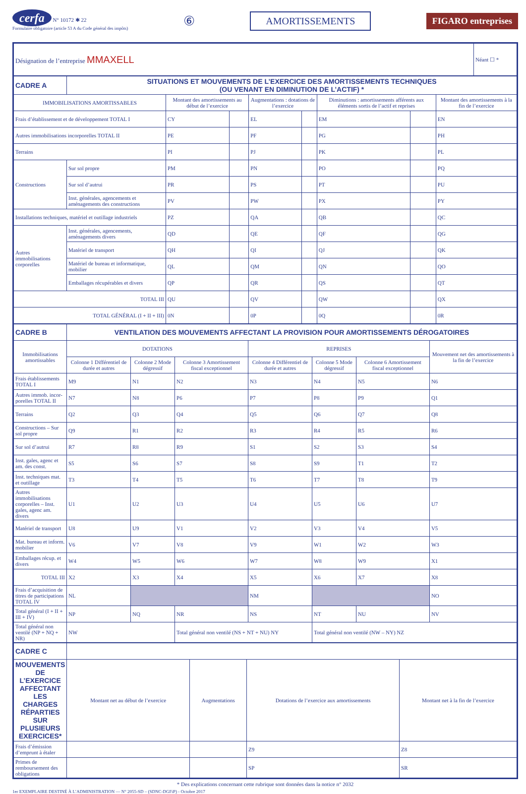cerfa N° 10172 ✱ 22
Formulaire obligatoire (article 53 A du Code général des impôts)
⑥
AMORTISSEMENTS FIGARO entreprises
| Désignation de l’entreprise MMAXELL | Néant ☐ * |
| CADRE A | SITUATIONS ET MOUVEMENTS DE L’EXERCICE DES AMORTISSEMENTS TECHNIQUES (OU VENANT EN DIMINUTION DE L’ACTIF) * | | | | | | | |
| IMMOBILISATIONS AMORTISSABLES | | Montant des amortissements au début de l’exercice | | Augmentations : dotations de l’exercice | | Diminutions : amortissements afférents aux éléments sortis de l’actif et reprises | | Montant des amortissements à la fin de l’exercice |
| Frais d’établissement et de développement TOTAL I | | CY | | EL | | EM | | EN |
| Autres immobilisations incorporelles TOTAL II | | PE | | PF | | PG | | PH |
| Terrains | | PI | | PJ | | PK | | PL |
| Constructions | Sur sol propre | PM | | PN | | PO | | PQ |
| | Sur sol d’autrui | PR | | PS | | PT | | PU |
| | Inst. générales, agencements et aménagements des constructions | PV | | PW | | PX | | PY |
| Installations techniques, matériel et outillage industriels | | PZ | | QA | | QB | | QC |
| Autres immobilisations corporelles | Inst. générales, agencements, aménagements divers | QD | | QE | | QF | | QG |
| | Matériel de transport | QH | | QI | | QJ | | QK |
| | Matériel de bureau et informatique, mobilier | QL | | QM | | QN | | QO |
| | Emballages récupérables et divers | QP | | QR | | QS | | QT |
| TOTAL III | | QU | | QV | | QW | | QX |
| TOTAL GÉNÉRAL (I + II + III) | | 0N | | 0P | | 0Q | | 0R |
| CADRE B | VENTILATION DES MOUVEMENTS AFFECTANT LA PROVISION POUR AMORTISSEMENTS DÉROGATOIRES | | | | | | |
| Immobilisations amortissables | DOTATIONS | | | REPRISES | | | Mouvement net des amortissements à la fin de l’exercice |
| | Colonne 1 Différentiel de durée et autres | Colonne 2 Mode dégressif | Colonne 3 Amortissement fiscal exceptionnel | Colonne 4 Différentiel de durée et autres | Colonne 5 Mode dégressif | Colonne 6 Amortissement fiscal exceptionnel | |
| Frais établissements TOTAL I | M9 | N1 | N2 | N3 | N4 | N5 | N6 |
| Autres immob. incor-porelles TOTAL II | N7 | N8 | P6 | P7 | P8 | P9 | Q1 |
| Terrains | Q2 | Q3 | Q4 | Q5 | Q6 | Q7 | Q8 |
| Constructions – Sur sol propre | Q9 | R1 | R2 | R3 | R4 | R5 | R6 |
| Sur sol d’autrui | R7 | R8 | R9 | S1 | S2 | S3 | S4 |
| Inst. gales, agenc et am. des const. | S5 | S6 | S7 | S8 | S9 | T1 | T2 |
| Inst. techniques mat. et outillage | T3 | T4 | T5 | T6 | T7 | T8 | T9 |
| Autres immobilisations corporelles – Inst. gales, agenc am. divers | U1 | U2 | U3 | U4 | U5 | U6 | U7 |
| Matériel de transport | U8 | U9 | V1 | V2 | V3 | V4 | V5 |
| Mat. bureau et inform. mobilier | V6 | V7 | V8 | V9 | W1 | W2 | W3 |
| Emballages récup. et divers | W4 | W5 | W6 | W7 | W8 | W9 | X1 |
| TOTAL III | X2 | X3 | X4 | X5 | X6 | X7 | X8 |
| Frais d’acquisition de titres de participations TOTAL IV | NL | | | NM | | | NO |
| Total général (I + II + III + IV) | NP | NQ | NR | NS | NT | NU | NV |
| Total général non ventilé (NP + NQ + NR) | NW | | Total général non ventilé (NS + NT + NU) NY | | Total général non ventilé (NW – NY) NZ | | |
| CADRE C | | | | |
| MOUVEMENTS DE L’EXERCICE AFFECTANT LES CHARGES RÉPARTIES SUR PLUSIEURS EXERCICES* | Montant net au début de l’exercice | Augmentations | Dotations de l’exercice aux amortissements | Montant net à la fin de l’exercice |
| Frais d’émission d’emprunt à étaler | | | Z9 | Z8 |
| Primes de remboursement des obligations | | | SP | SR |
* Des explications concernant cette rubrique sont données dans la notice n° 2032
1er EXEMPLAIRE DESTINÉ À L’ADMINISTRATION — N° 2055-SD – (SDNC-DGFiP) - Octobre 2017